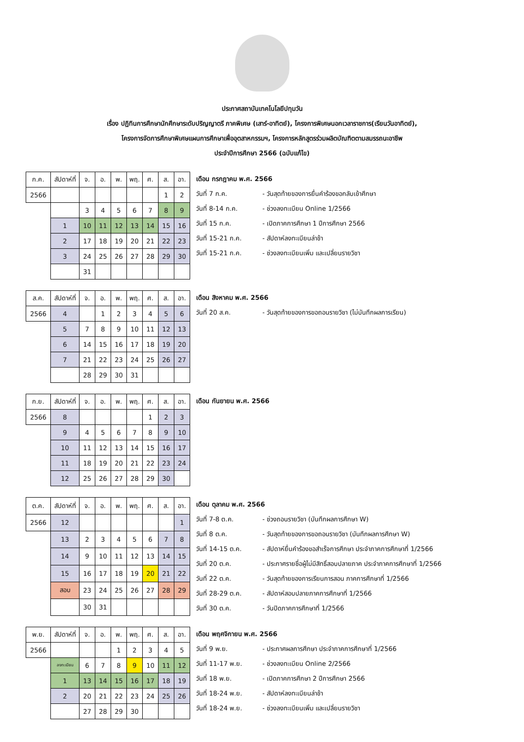ประกาศสถาบันเทคโนโลยีปทุมวัน
เรื่อง ปฏิทินการศึกษานักศึกษาระดับปริญญาตรี ภาคพิเศษ (เสาร์-อาทิตย์), โครงการพิเศษนอกเวลาราชการ(เรียนวันอาทิตย์),
โครงการจัดการศึกษาพิเศษแผนการศึกษาเพื่ออุตสาหกรรมฯ, โครงการหลักสูตรร่วมผลิตบัณฑิตตามสมรรถนะอาชีพ
ประจำปีการศึกษา 2566 (ฉบับแก้ไข)
| ก.ค. | สัปดาห์ที่ | จ. | อ. | พ. | พฤ. | ศ. | ส. | อา. |
| 2566 | | | | | | | 1 | 2 |
| | | 3 | 4 | 5 | 6 | 7 | 8 | 9 |
| | 1 | 10 | 11 | 12 | 13 | 14 | 15 | 16 |
| | 2 | 17 | 18 | 19 | 20 | 21 | 22 | 23 |
| | 3 | 24 | 25 | 26 | 27 | 28 | 29 | 30 |
| | | 31 | | | | | | |
เดือน กรกฎาคม พ.ศ. 2566
วันที่ 7 ก.ค. - วันสุดท้ายของการยื่นคำร้องขอกลับเข้าศึกษา
วันที่ 8-14 ก.ค. - ช่วงลงทะเบียน Online 1/2566
วันที่ 15 ก.ค. - เปิดภาคการศึกษา 1 ปีการศึกษา 2566
วันที่ 15-21 ก.ค. - สัปดาห์ลงทะเบียนล่าช้า
วันที่ 15-21 ก.ค. - ช่วงลงทะเบียนเพิ่ม และเปลี่ยนรายวิชา
| ส.ค. | สัปดาห์ที่ | จ. | อ. | พ. | พฤ. | ศ. | ส. | อา. |
| 2566 | 4 | | 1 | 2 | 3 | 4 | 5 | 6 |
| | 5 | 7 | 8 | 9 | 10 | 11 | 12 | 13 |
| | 6 | 14 | 15 | 16 | 17 | 18 | 19 | 20 |
| | 7 | 21 | 22 | 23 | 24 | 25 | 26 | 27 |
| | | 28 | 29 | 30 | 31 | | | |
เดือน สิงหาคม พ.ศ. 2566
วันที่ 20 ส.ค. - วันสุดท้ายของการขอถอนรายวิชา (ไม่บันทึกผลการเรียน)
| ก.ย. | สัปดาห์ที่ | จ. | อ. | พ. | พฤ. | ศ. | ส. | อา. |
| 2566 | 8 | | | | | 1 | 2 | 3 |
| | 9 | 4 | 5 | 6 | 7 | 8 | 9 | 10 |
| | 10 | 11 | 12 | 13 | 14 | 15 | 16 | 17 |
| | 11 | 18 | 19 | 20 | 21 | 22 | 23 | 24 |
| | 12 | 25 | 26 | 27 | 28 | 29 | 30 | |
เดือน กันยายน พ.ศ. 2566
| ต.ค. | สัปดาห์ที่ | จ. | อ. | พ. | พฤ. | ศ. | ส. | อา. |
| 2566 | 12 | | | | | | | 1 |
| | 13 | 2 | 3 | 4 | 5 | 6 | 7 | 8 |
| | 14 | 9 | 10 | 11 | 12 | 13 | 14 | 15 |
| | 15 | 16 | 17 | 18 | 19 | 20 | 21 | 22 |
| | สอบ | 23 | 24 | 25 | 26 | 27 | 28 | 29 |
| | | 30 | 31 | | | | | |
เดือน ตุลาคม พ.ศ. 2566
วันที่ 7-8 ต.ค. - ช่วงถอนรายวิชา (บันทึกผลการศึกษา W)
วันที่ 8 ต.ค. - วันสุดท้ายของการขอถอนรายวิชา (บันทึกผลการศึกษา W)
วันที่ 14-15 ต.ค. - สัปดาห์ยื่นคำร้องขอสำเร็จการศึกษา ประจำภาคการศึกษาที่ 1/2566
วันที่ 20 ต.ค. - ประกาศรายชื่อผู้ไม่มีสิทธิ์สอบปลายภาค ประจำภาคการศึกษาที่ 1/2566
วันที่ 22 ต.ค. - วันสุดท้ายของการเรียนการสอน ภาคการศึกษาที่ 1/2566
วันที่ 28-29 ต.ค. - สัปดาห์สอบปลายภาคการศึกษาที่ 1/2566
วันที่ 30 ต.ค. - วันปิดภาคการศึกษาที่ 1/2566
| พ.ย. | สัปดาห์ที่ | จ. | อ. | พ. | พฤ. | ศ. | ส. | อา. |
| 2566 | | | | 1 | 2 | 3 | 4 | 5 |
| | ลงทะเบียน | 6 | 7 | 8 | 9 | 10 | 11 | 12 |
| | 1 | 13 | 14 | 15 | 16 | 17 | 18 | 19 |
| | 2 | 20 | 21 | 22 | 23 | 24 | 25 | 26 |
| | | 27 | 28 | 29 | 30 | | | |
เดือน พฤศจิกายน พ.ศ. 2566
วันที่ 9 พ.ย. - ประกาศผลการศึกษา ประจำภาคการศึกษาที่ 1/2566
วันที่ 11-17 พ.ย. - ช่วงลงทะเบียน Online 2/2566
วันที่ 18 พ.ย. - เปิดภาคการศึกษา 2 ปีการศึกษา 2566
วันที่ 18-24 พ.ย. - สัปดาห์ลงทะเบียนล่าช้า
วันที่ 18-24 พ.ย. - ช่วงลงทะเบียนเพิ่ม และเปลี่ยนรายวิชา